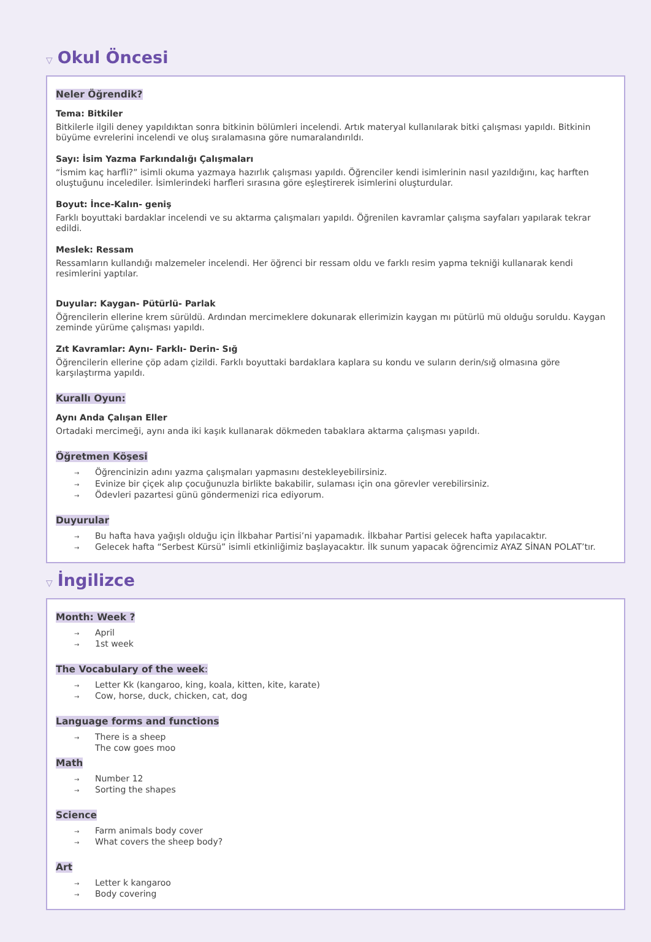▽ Okul Öncesi
Neler Öğrendik?
Tema: Bitkiler
Bitkilerle ilgili deney yapıldıktan sonra bitkinin bölümleri incelendi. Artık materyal kullanılarak bitki çalışması yapıldı. Bitkinin büyüme evrelerini incelendi ve oluş sıralamasına göre numaralandırıldı.
Sayı: İsim Yazma Farkındalığı Çalışmaları
“İsmim kaç harfli?” isimli okuma yazmaya hazırlık çalışması yapıldı. Öğrenciler kendi isimlerinin nasıl yazıldığını, kaç harften oluştuğunu incelediler. İsimlerindeki harfleri sırasına göre eşleştirerek isimlerini oluşturdular.
Boyut: İnce-Kalın- geniş
Farklı boyuttaki bardaklar incelendi ve su aktarma çalışmaları yapıldı. Öğrenilen kavramlar çalışma sayfaları yapılarak tekrar edildi.
Meslek: Ressam
Ressamların kullandığı malzemeler incelendi. Her öğrenci bir ressam oldu ve farklı resim yapma tekniği kullanarak kendi resimlerini yaptılar.
Duyular: Kaygan- Pütürlü- Parlak
Öğrencilerin ellerine krem sürüldü. Ardından mercimeklere dokunarak ellerimizin kaygan mı pütürlü mü olduğu soruldu. Kaygan zeminde yürüme çalışması yapıldı.
Zıt Kavramlar: Aynı- Farklı- Derin- Sığ
Öğrencilerin ellerine çöp adam çizildi. Farklı boyuttaki bardaklara kaplara su kondu ve suların derin/sığ olmasına göre karşılaştırma yapıldı.
Kurallı Oyun:
Aynı Anda Çalışan Eller
Ortadaki mercimeği, aynı anda iki kaşık kullanarak dökmeden tabaklara aktarma çalışması yapıldı.
Öğretmen Köşesi
→ Öğrencinizin adını yazma çalışmaları yapmasını destekleyebilirsiniz.
→ Evinize bir çiçek alıp çocuğunuzla birlikte bakabilir, sulaması için ona görevler verebilirsiniz.
→ Ödevleri pazartesi günü göndermenizi rica ediyorum.
Duyurular
→ Bu hafta hava yağışlı olduğu için İlkbahar Partisi’ni yapamadık. İlkbahar Partisi gelecek hafta yapılacaktır.
→ Gelecek hafta “Serbest Kürsü” isimli etkinliğimiz başlayacaktır. İlk sunum yapacak öğrencimiz AYAZ SİNAN POLAT’tır.
▽ İngilizce
Month: Week ?
→ April
→ 1st week
The Vocabulary of the week:
→ Letter Kk (kangaroo, king, koala, kitten, kite, karate)
→ Cow, horse, duck, chicken, cat, dog
Language forms and functions
→ There is a sheep
The cow goes moo
Math
→ Number 12
→ Sorting the shapes
Science
→ Farm animals body cover
→ What covers the sheep body?
Art
→ Letter k kangaroo
→ Body covering